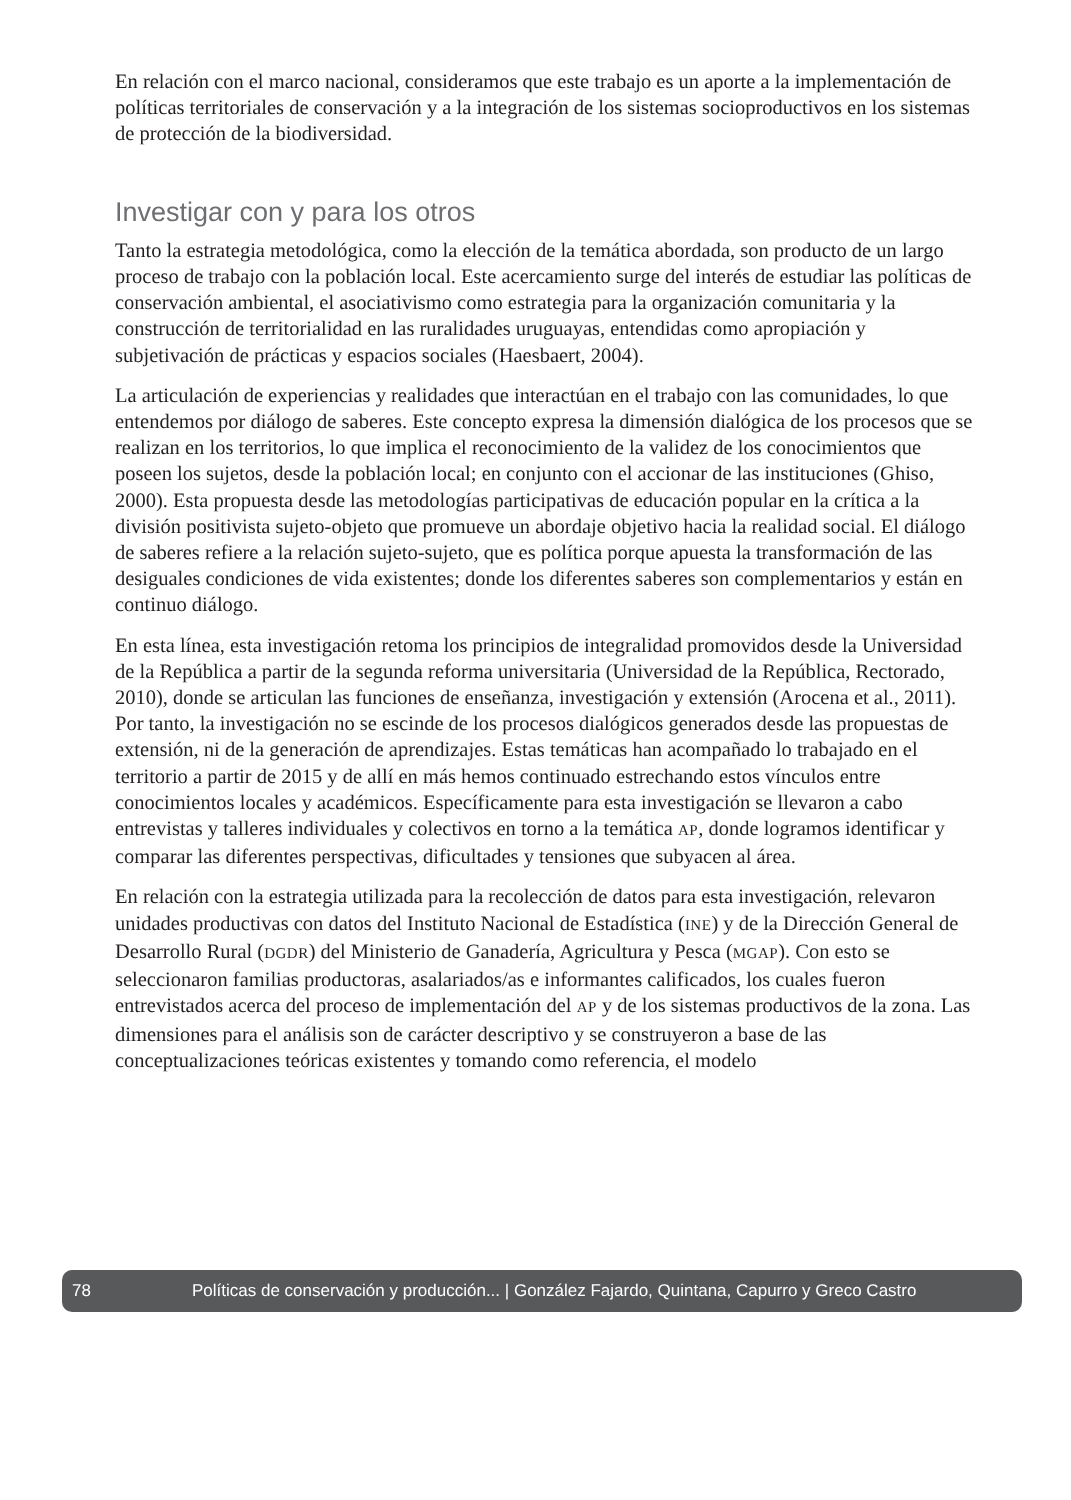En relación con el marco nacional, consideramos que este trabajo es un aporte a la implementación de políticas territoriales de conservación y a la integración de los sistemas socioproductivos en los sistemas de protección de la biodiversidad.
Investigar con y para los otros
Tanto la estrategia metodológica, como la elección de la temática abordada, son producto de un largo proceso de trabajo con la población local. Este acercamiento surge del interés de estudiar las políticas de conservación ambiental, el asociativismo como estrategia para la organización comunitaria y la construcción de territorialidad en las ruralidades uruguayas, entendidas como apropiación y subjetivación de prácticas y espacios sociales (Haesbaert, 2004).
La articulación de experiencias y realidades que interactúan en el trabajo con las comunidades, lo que entendemos por diálogo de saberes. Este concepto expresa la dimensión dialógica de los procesos que se realizan en los territorios, lo que implica el reconocimiento de la validez de los conocimientos que poseen los sujetos, desde la población local; en conjunto con el accionar de las instituciones (Ghiso, 2000). Esta propuesta desde las metodologías participativas de educación popular en la crítica a la división positivista sujeto-objeto que promueve un abordaje objetivo hacia la realidad social. El diálogo de saberes refiere a la relación sujeto-sujeto, que es política porque apuesta la transformación de las desiguales condiciones de vida existentes; donde los diferentes saberes son complementarios y están en continuo diálogo.
En esta línea, esta investigación retoma los principios de integralidad promovidos desde la Universidad de la República a partir de la segunda reforma universitaria (Universidad de la República, Rectorado, 2010), donde se articulan las funciones de enseñanza, investigación y extensión (Arocena et al., 2011). Por tanto, la investigación no se escinde de los procesos dialógicos generados desde las propuestas de extensión, ni de la generación de aprendizajes. Estas temáticas han acompañado lo trabajado en el territorio a partir de 2015 y de allí en más hemos continuado estrechando estos vínculos entre conocimientos locales y académicos. Específicamente para esta investigación se llevaron a cabo entrevistas y talleres individuales y colectivos en torno a la temática AP, donde logramos identificar y comparar las diferentes perspectivas, dificultades y tensiones que subyacen al área.
En relación con la estrategia utilizada para la recolección de datos para esta investigación, relevaron unidades productivas con datos del Instituto Nacional de Estadística (INE) y de la Dirección General de Desarrollo Rural (DGDR) del Ministerio de Ganadería, Agricultura y Pesca (MGAP). Con esto se seleccionaron familias productoras, asalariados/as e informantes calificados, los cuales fueron entrevistados acerca del proceso de implementación del AP y de los sistemas productivos de la zona. Las dimensiones para el análisis son de carácter descriptivo y se construyeron a base de las conceptualizaciones teóricas existentes y tomando como referencia, el modelo
78 Políticas de conservación y producción... | González Fajardo, Quintana, Capurro y Greco Castro